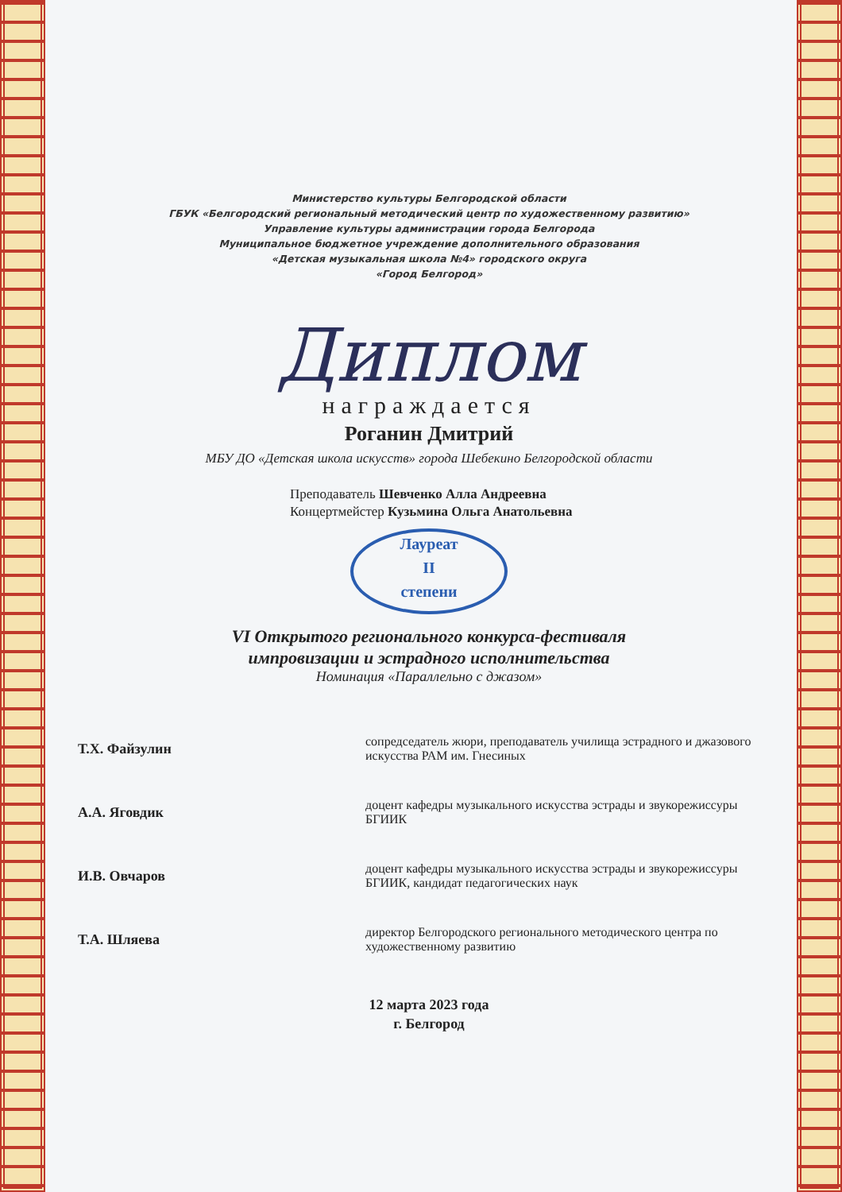Министерство культуры Белгородской области
ГБУК «Белгородский региональный методический центр по художественному развитию»
Управление культуры администрации города Белгорода
Муниципальное бюджетное учреждение дополнительного образования
«Детская музыкальная школа №4» городского округа
«Город Белгород»
Диплом
награждается
Роганин Дмитрий
МБУ ДО «Детская школа искусств» города Шебекино Белгородской области
Преподаватель Шевченко Алла Андреевна
Концертмейстер Кузьмина Ольга Анатольевна
Лауреат
II
степени
VI Открытого регионального конкурса-фестиваля
импровизации и эстрадного исполнительства
Номинация «Параллельно с джазом»
| Т.Х. Файзулин | | сопредседатель жюри, преподаватель училища эстрадного и джазового искусства РАМ им. Гнесиных |
| А.А. Яговдик | | доцент кафедры музыкального искусства эстрады и звукорежиссуры БГИИК |
| И.В. Овчаров | | доцент кафедры музыкального искусства эстрады и звукорежиссуры БГИИК, кандидат педагогических наук |
| Т.А. Шляева | | директор Белгородского регионального методического центра по художественному развитию |
12 марта 2023 года
г. Белгород